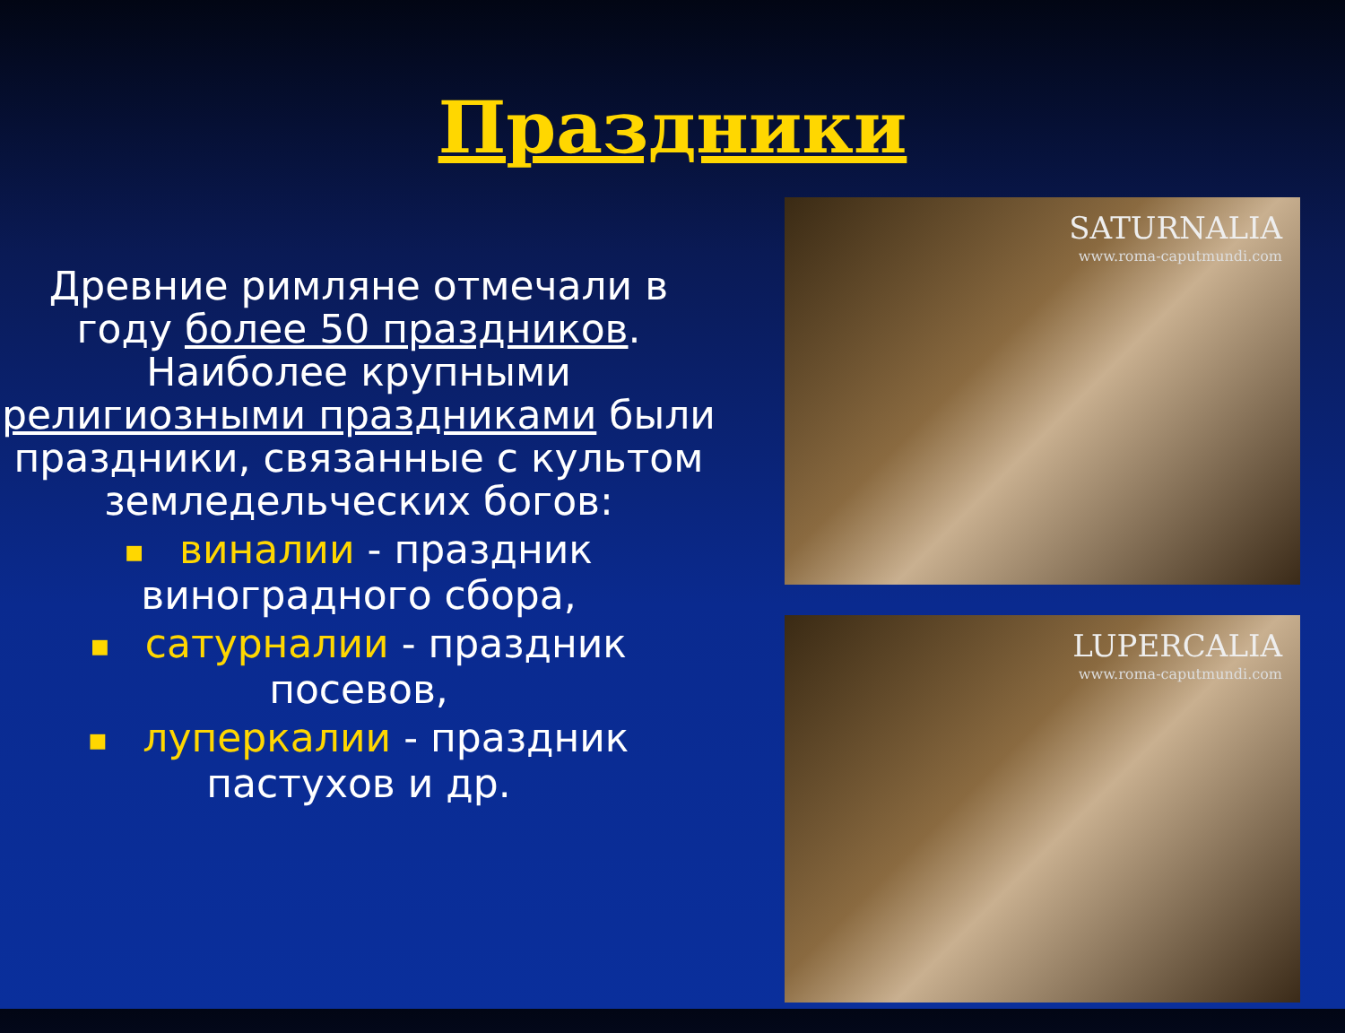Праздники
Древние римляне отмечали в году более 50 праздников. Наиболее крупными религиозными праздниками были праздники, связанные с культом земледельческих богов:
■ виналии - праздник виноградного сбора,
■ сатурналии - праздник посевов,
■ луперкалии - праздник пастухов и др.
SATURNALIA
www.roma-caputmundi.com
LUPERCALIA
www.roma-caputmundi.com